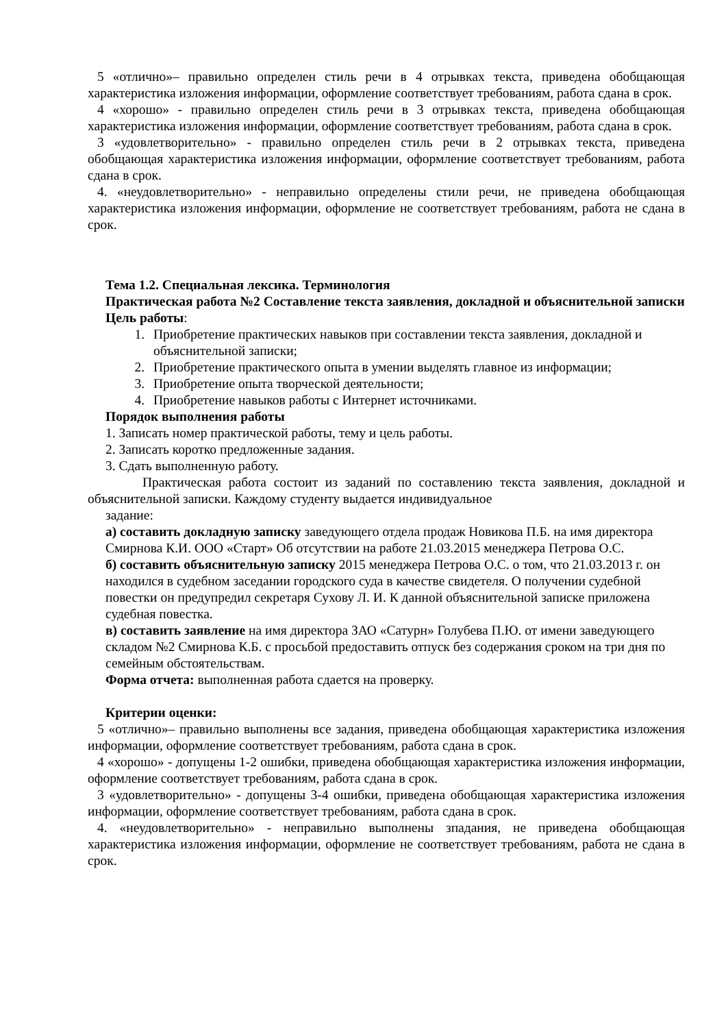5 «отлично»– правильно определен стиль речи в 4 отрывках текста, приведена обобщающая характеристика изложения информации, оформление соответствует требованиям, работа сдана в срок.
4 «хорошо» - правильно определен стиль речи в 3 отрывках текста, приведена обобщающая характеристика изложения информации, оформление соответствует требованиям, работа сдана в срок.
3 «удовлетворительно» - правильно определен стиль речи в 2 отрывках текста, приведена обобщающая характеристика изложения информации, оформление соответствует требованиям, работа сдана в срок.
4. «неудовлетворительно» - неправильно определены стили речи, не приведена обобщающая характеристика изложения информации, оформление не соответствует требованиям, работа не сдана в срок.
Тема 1.2. Специальная лексика. Терминология
Практическая работа №2 Составление текста заявления, докладной и объяснительной записки
Цель работы:
1. Приобретение практических навыков при составлении текста заявления, докладной и объяснительной записки;
2. Приобретение практического опыта в умении выделять главное из информации;
3. Приобретение опыта творческой деятельности;
4. Приобретение навыков работы с Интернет источниками.
Порядок выполнения работы
1. Записать номер практической работы, тему и цель работы.
2. Записать коротко предложенные задания.
3. Сдать выполненную работу.
Практическая работа состоит из заданий по составлению текста заявления, докладной и объяснительной записки. Каждому студенту выдается индивидуальное
задание:
а) составить докладную записку заведующего отдела продаж Новикова П.Б. на имя директора Смирнова К.И. ООО «Старт» Об отсутствии на работе 21.03.2015 менеджера Петрова О.С.
б) составить объяснительную записку 2015 менеджера Петрова О.С. о том, что 21.03.2013 г. он находился в судебном заседании городского суда в качестве свидетеля. О получении судебной повестки он предупредил секретаря Сухову Л. И. К данной объяснительной записке приложена судебная повестка.
в) составить заявление на имя директора ЗАО «Сатурн» Голубева П.Ю. от имени заведующего складом №2 Смирнова К.Б. с просьбой предоставить отпуск без содержания сроком на три дня по семейным обстоятельствам.
Форма отчета: выполненная работа сдается на проверку.
Критерии оценки:
5 «отлично»– правильно выполнены все задания, приведена обобщающая характеристика изложения информации, оформление соответствует требованиям, работа сдана в срок.
4 «хорошо» - допущены 1-2 ошибки, приведена обобщающая характеристика изложения информации, оформление соответствует требованиям, работа сдана в срок.
3 «удовлетворительно» - допущены 3-4 ошибки, приведена обобщающая характеристика изложения информации, оформление соответствует требованиям, работа сдана в срок.
4. «неудовлетворительно» - неправильно выполнены зпадания, не приведена обобщающая характеристика изложения информации, оформление не соответствует требованиям, работа не сдана в срок.